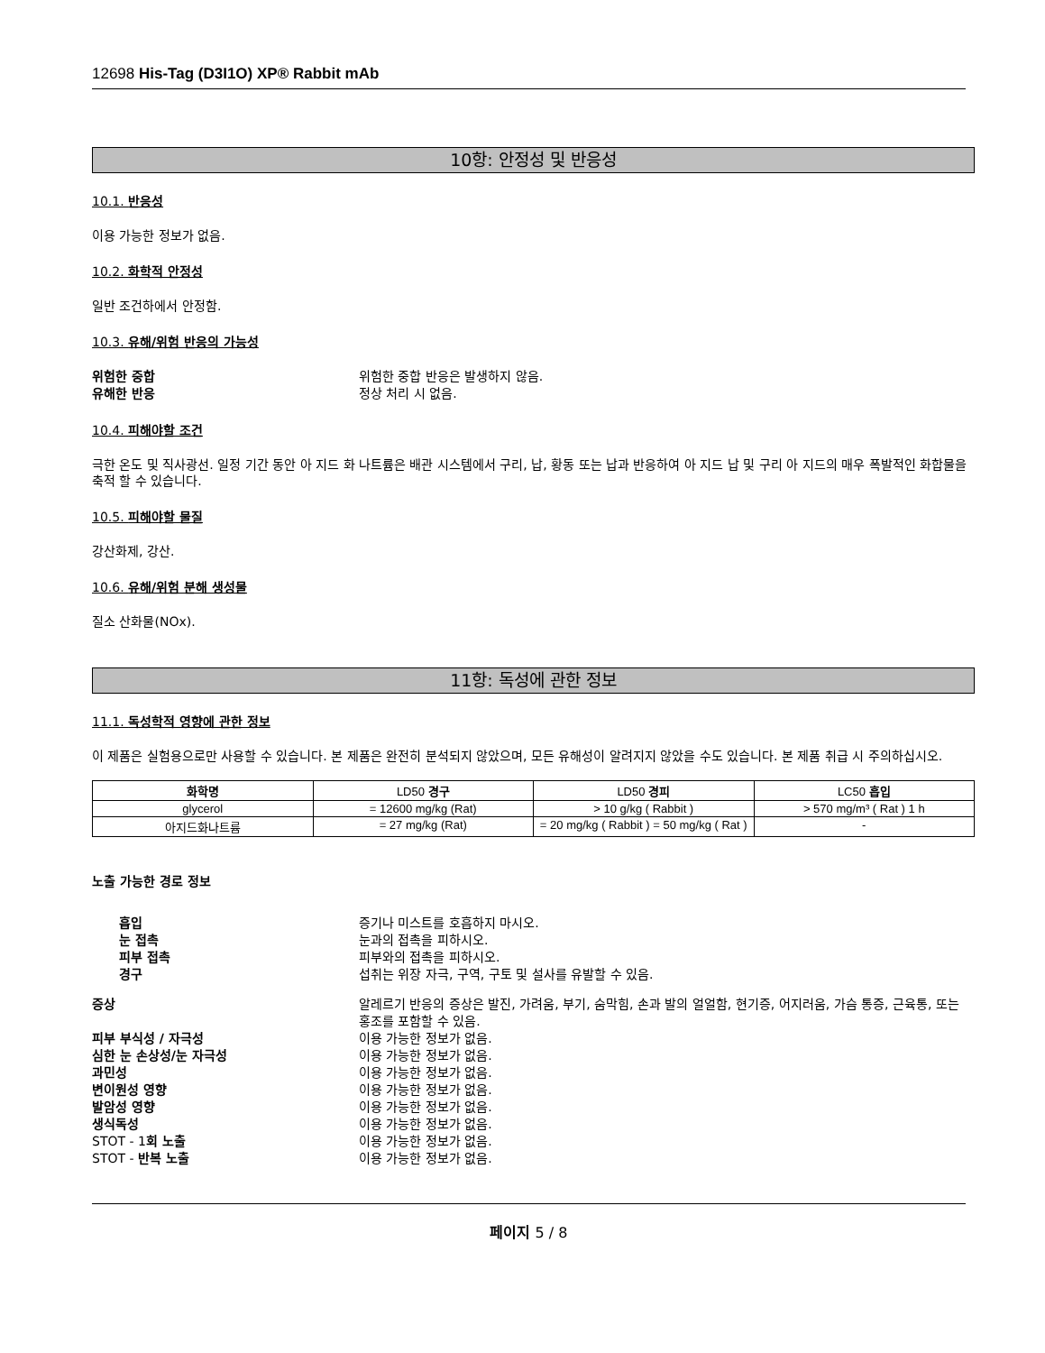12698 His-Tag (D3I1O) XP® Rabbit mAb
10항: 안정성 및 반응성
10.1. 반응성
이용 가능한 정보가 없음.
10.2. 화학적 안정성
일반 조건하에서 안정함.
10.3. 유해/위험 반응의 가능성
위험한 중합 위험한 중합 반응은 발생하지 않음.
유해한 반응 정상 처리 시 없음.
10.4. 피해야할 조건
극한 온도 및 직사광선. 일정 기간 동안 아 지드 화 나트륨은 배관 시스템에서 구리, 납, 황동 또는 납과 반응하여 아 지드 납 및 구리 아 지드의 매우 폭발적인 화합물을 축적 할 수 있습니다.
10.5. 피해야할 물질
강산화제, 강산.
10.6. 유해/위험 분해 생성물
질소 산화물(NOx).
11항: 독성에 관한 정보
11.1. 독성학적 영향에 관한 정보
이 제품은 실험용으로만 사용할 수 있습니다. 본 제품은 완전히 분석되지 않았으며, 모든 유해성이 알려지지 않았을 수도 있습니다. 본 제품 취급 시 주의하십시오.
| 화학명 | LD50 경구 | LD50 경피 | LC50 흡입 |
| --- | --- | --- | --- |
| glycerol | = 12600 mg/kg (Rat) | > 10 g/kg ( Rabbit ) | > 570 mg/m³ ( Rat ) 1 h |
| 아지드화나트륨 | = 27 mg/kg (Rat) | = 20 mg/kg ( Rabbit ) = 50 mg/kg ( Rat ) | - |
노출 가능한 경로 정보
흡입 증기나 미스트를 호흡하지 마시오.
눈 접촉 눈과의 접촉을 피하시오.
피부 접촉 피부와의 접촉을 피하시오.
경구 섭취는 위장 자극, 구역, 구토 및 설사를 유발할 수 있음.
증상 알레르기 반응의 증상은 발진, 가려움, 부기, 숨막힘, 손과 발의 얼얼함, 현기증, 어지러움, 가슴 통증, 근육통, 또는 홍조를 포함할 수 있음.
피부 부식성 / 자극성 이용 가능한 정보가 없음.
심한 눈 손상성/눈 자극성 이용 가능한 정보가 없음.
과민성 이용 가능한 정보가 없음.
변이원성 영향 이용 가능한 정보가 없음.
발암성 영향 이용 가능한 정보가 없음.
생식독성 이용 가능한 정보가 없음.
STOT - 1회 노출 이용 가능한 정보가 없음.
STOT - 반복 노출 이용 가능한 정보가 없음.
페이지 5 / 8